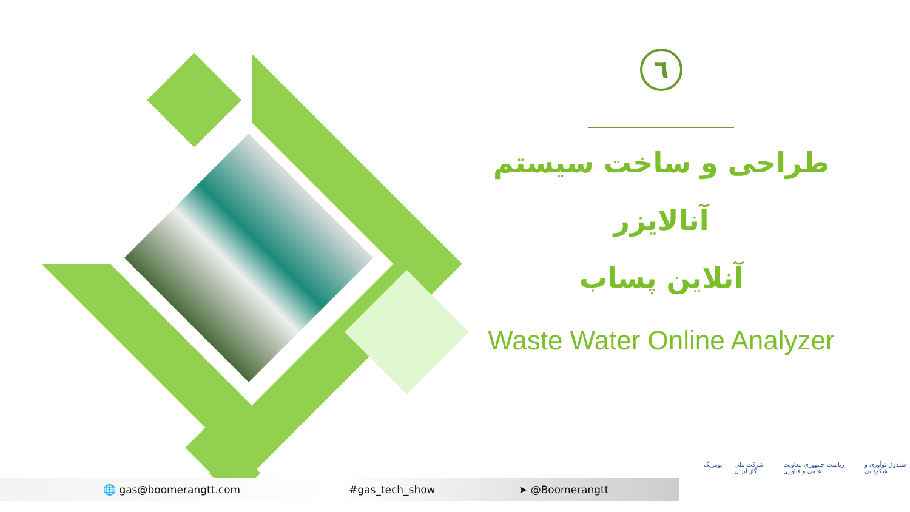٦
طراحی و ساخت سیستم آنالایزر
آنلاین پساب
Waste Water Online Analyzer
🌐 gas@boomerangtt.com #gas_tech_show ➤ @Boomerangtt
بومرنگ شرکت ملی گاز ایران ریاست جمهوری معاونت علمی و فناوری صندوق نوآوری و شکوفایی